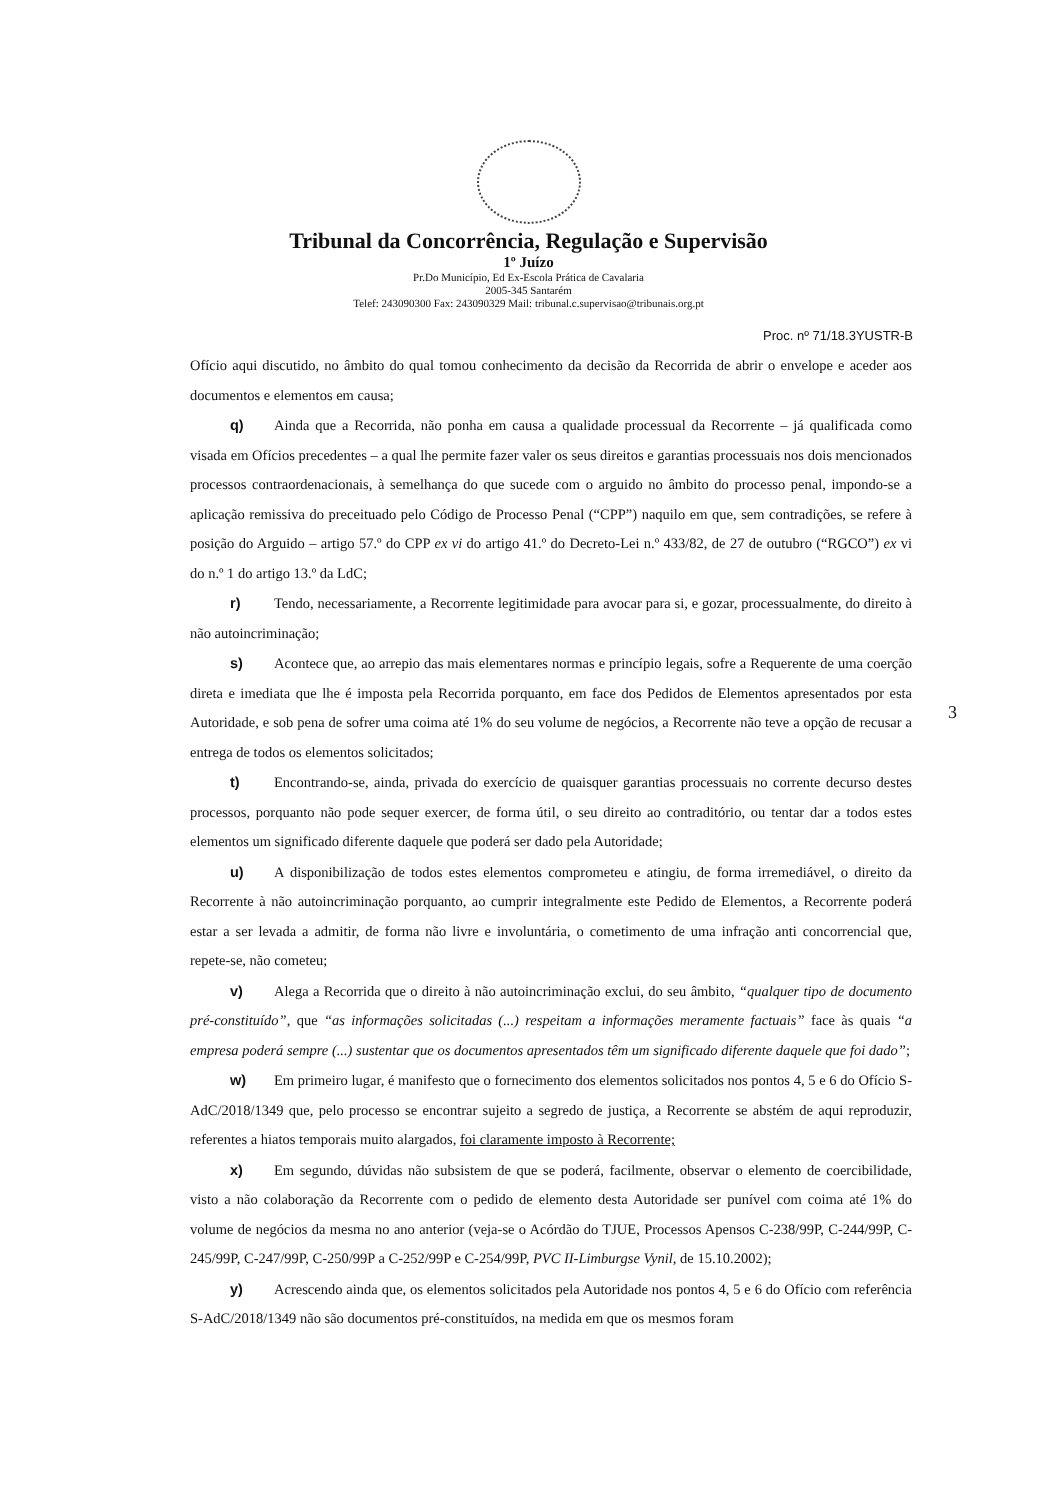Tribunal da Concorrência, Regulação e Supervisão
1º Juízo
Pr.Do Município, Ed Ex-Escola Prática de Cavalaria
2005-345 Santarém
Telef: 243090300 Fax: 243090329 Mail: tribunal.c.supervisao@tribunais.org.pt
Proc. nº 71/18.3YUSTR-B
Ofício aqui discutido, no âmbito do qual tomou conhecimento da decisão da Recorrida de abrir o envelope e aceder aos documentos e elementos em causa;
q) Ainda que a Recorrida, não ponha em causa a qualidade processual da Recorrente – já qualificada como visada em Ofícios precedentes – a qual lhe permite fazer valer os seus direitos e garantias processuais nos dois mencionados processos contraordenacionais, à semelhança do que sucede com o arguido no âmbito do processo penal, impondo-se a aplicação remissiva do preceituado pelo Código de Processo Penal (“CPP”) naquilo em que, sem contradições, se refere à posição do Arguido – artigo 57.º do CPP ex vi do artigo 41.º do Decreto-Lei n.º 433/82, de 27 de outubro (“RGCO”) ex vi do n.º 1 do artigo 13.º da LdC;
r) Tendo, necessariamente, a Recorrente legitimidade para avocar para si, e gozar, processualmente, do direito à não autoincriminação;
s) Acontece que, ao arrepio das mais elementares normas e princípio legais, sofre a Requerente de uma coerção direta e imediata que lhe é imposta pela Recorrida porquanto, em face dos Pedidos de Elementos apresentados por esta Autoridade, e sob pena de sofrer uma coima até 1% do seu volume de negócios, a Recorrente não teve a opção de recusar a entrega de todos os elementos solicitados;
t) Encontrando-se, ainda, privada do exercício de quaisquer garantias processuais no corrente decurso destes processos, porquanto não pode sequer exercer, de forma útil, o seu direito ao contraditório, ou tentar dar a todos estes elementos um significado diferente daquele que poderá ser dado pela Autoridade;
u) A disponibilização de todos estes elementos comprometeu e atingiu, de forma irremediável, o direito da Recorrente à não autoincriminação porquanto, ao cumprir integralmente este Pedido de Elementos, a Recorrente poderá estar a ser levada a admitir, de forma não livre e involuntária, o cometimento de uma infração anti concorrencial que, repete-se, não cometeu;
v) Alega a Recorrida que o direito à não autoincriminação exclui, do seu âmbito, “qualquer tipo de documento pré-constituído”, que “as informações solicitadas (...) respeitam a informações meramente factuais” face às quais “a empresa poderá sempre (...) sustentar que os documentos apresentados têm um significado diferente daquele que foi dado”;
w) Em primeiro lugar, é manifesto que o fornecimento dos elementos solicitados nos pontos 4, 5 e 6 do Ofício S-AdC/2018/1349 que, pelo processo se encontrar sujeito a segredo de justiça, a Recorrente se abstém de aqui reproduzir, referentes a hiatos temporais muito alargados, foi claramente imposto à Recorrente;
x) Em segundo, dúvidas não subsistem de que se poderá, facilmente, observar o elemento de coercibilidade, visto a não colaboração da Recorrente com o pedido de elemento desta Autoridade ser punível com coima até 1% do volume de negócios da mesma no ano anterior (veja-se o Acórdão do TJUE, Processos Apensos C-238/99P, C-244/99P, C-245/99P, C-247/99P, C-250/99P a C-252/99P e C-254/99P, PVC II-Limburgse Vynil, de 15.10.2002);
y) Acrescendo ainda que, os elementos solicitados pela Autoridade nos pontos 4, 5 e 6 do Ofício com referência S-AdC/2018/1349 não são documentos pré-constituídos, na medida em que os mesmos foram
3